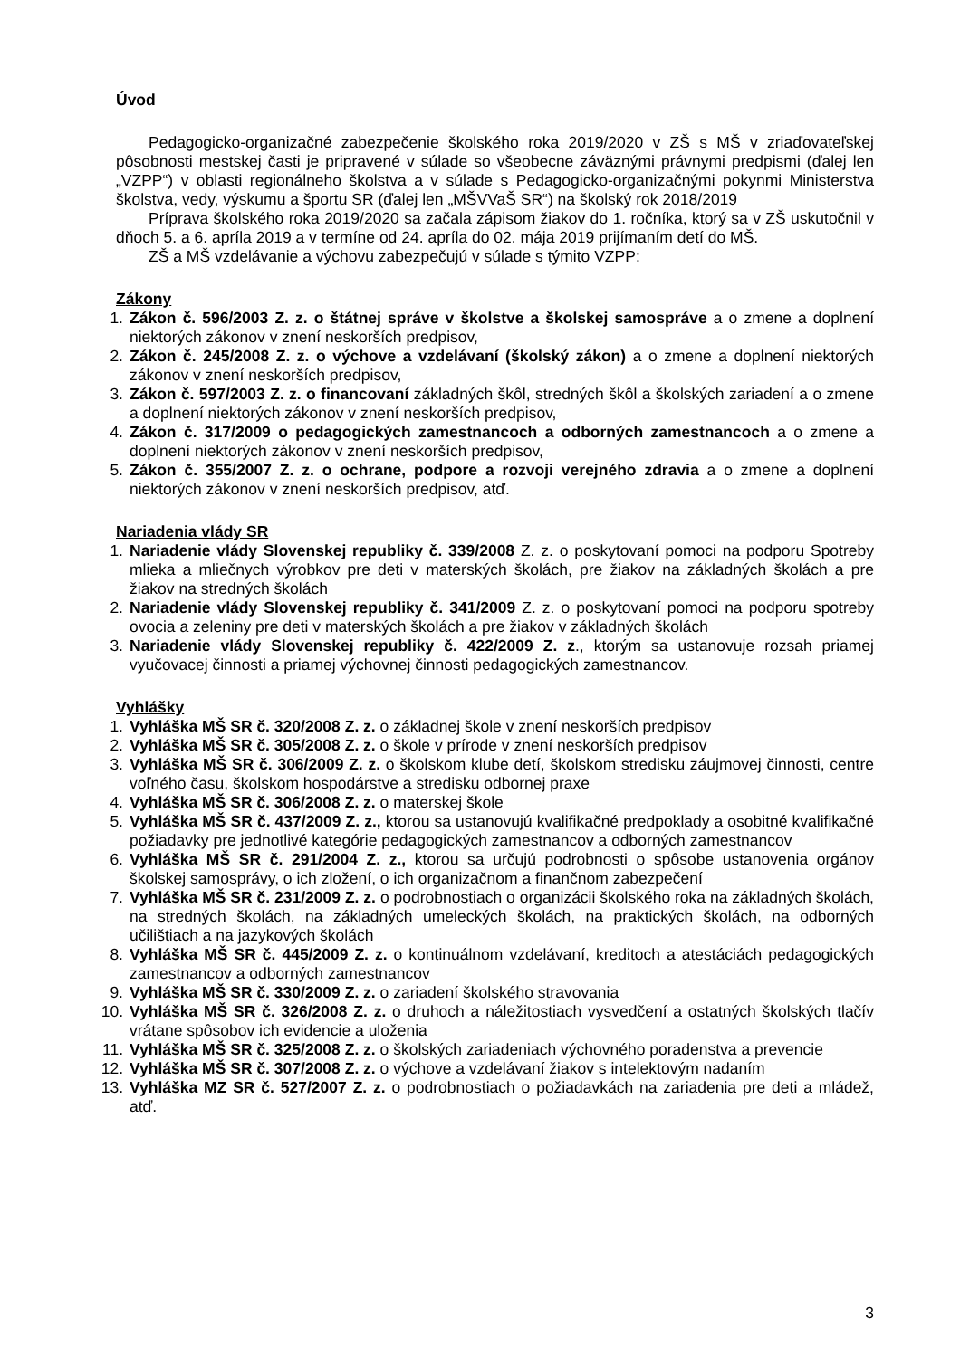Úvod
Pedagogicko-organizačné zabezpečenie školského roka 2019/2020 v ZŠ s MŠ v zriaďovateľskej pôsobnosti mestskej časti je pripravené v súlade so všeobecne záväznými právnymi predpismi (ďalej len „VZPP“) v oblasti regionálneho školstva a v súlade s Pedagogicko-organizačnými pokynmi Ministerstva školstva, vedy, výskumu a športu SR (ďalej len „MŠVVaŠ SR“) na školský rok 2018/2019
Príprava školského roka 2019/2020 sa začala zápisom žiakov do 1. ročníka, ktorý sa v ZŠ uskutočnil v dňoch 5. a 6. apríla 2019 a v termíne od 24. apríla do 02. mája 2019 prijímaním detí do MŠ.
ZŠ a MŠ vzdelávanie a výchovu zabezpečujú v súlade s týmito VZPP:
Zákony
1. Zákon č. 596/2003 Z. z. o štátnej správe v školstve a školskej samospráve a o zmene a doplnení niektorých zákonov v znení neskorších predpisov,
2. Zákon č. 245/2008 Z. z. o výchove a vzdelávaní (školský zákon) a o zmene a doplnení niektorých zákonov v znení neskorších predpisov,
3. Zákon č. 597/2003 Z. z. o financovaní základných škôl, stredných škôl a školských zariadení a o zmene a doplnení niektorých zákonov v znení neskorších predpisov,
4. Zákon č. 317/2009 o pedagogických zamestnancoch a odborných zamestnancoch a o zmene a doplnení niektorých zákonov v znení neskorších predpisov,
5. Zákon č. 355/2007 Z. z. o ochrane, podpore a rozvoji verejného zdravia a o zmene a doplnení niektorých zákonov v znení neskorších predpisov, atď.
Nariadenia vlády SR
1. Nariadenie vlády Slovenskej republiky č. 339/2008 Z. z. o poskytovaní pomoci na podporu Spotreby mlieka a mliečnych výrobkov pre deti v materských školách, pre žiakov na základných školách a pre žiakov na stredných školách
2. Nariadenie vlády Slovenskej republiky č. 341/2009 Z. z. o poskytovaní pomoci na podporu spotreby ovocia a zeleniny pre deti v materských školách a pre žiakov v základných školách
3. Nariadenie vlády Slovenskej republiky č. 422/2009 Z. z., ktorým sa ustanovuje rozsah priamej vyučovacej činnosti a priamej výchovnej činnosti pedagogických zamestnancov.
Vyhlášky
1. Vyhláška MŠ SR č. 320/2008 Z. z. o základnej škole v znení neskorších predpisov
2. Vyhláška MŠ SR č. 305/2008 Z. z. o škole v prírode v znení neskorších predpisov
3. Vyhláška MŠ SR č. 306/2009 Z. z. o školskom klube detí, školskom stredisku záujmovej činnosti, centre voľného času, školskom hospodárstve a stredisku odbornej praxe
4. Vyhláška MŠ SR č. 306/2008 Z. z. o materskej škole
5. Vyhláška MŠ SR č. 437/2009 Z. z., ktorou sa ustanovujú kvalifikačné predpoklady a osobitné kvalifikačné požiadavky pre jednotlivé kategórie pedagogických zamestnancov a odborných zamestnancov
6. Vyhláška MŠ SR č. 291/2004 Z. z., ktorou sa určujú podrobnosti o spôsobe ustanovenia orgánov školskej samosprávy, o ich zložení, o ich organizačnom a finančnom zabezpečení
7. Vyhláška MŠ SR č. 231/2009 Z. z. o podrobnostiach o organizácii školského roka na základných školách, na stredných školách, na základných umeleckých školách, na praktických školách, na odborných učilištiach a na jazykových školách
8. Vyhláška MŠ SR č. 445/2009 Z. z. o kontinuálnom vzdelávaní, kreditoch a atestáciách pedagogických zamestnancov a odborných zamestnancov
9. Vyhláška MŠ SR č. 330/2009 Z. z. o zariadení školského stravovania
10. Vyhláška MŠ SR č. 326/2008 Z. z. o druhoch a náležitostiach vysvedčení a ostatných školských tlačív vrátane spôsobov ich evidencie a uloženia
11. Vyhláška MŠ SR č. 325/2008 Z. z. o školských zariadeniach výchovného poradenstva a prevencie
12. Vyhláška MŠ SR č. 307/2008 Z. z. o výchove a vzdelávaní žiakov s intelektovým nadaním
13. Vyhláška MZ SR č. 527/2007 Z. z. o podrobnostiach o požiadavkách na zariadenia pre deti a mládež, atď.
3